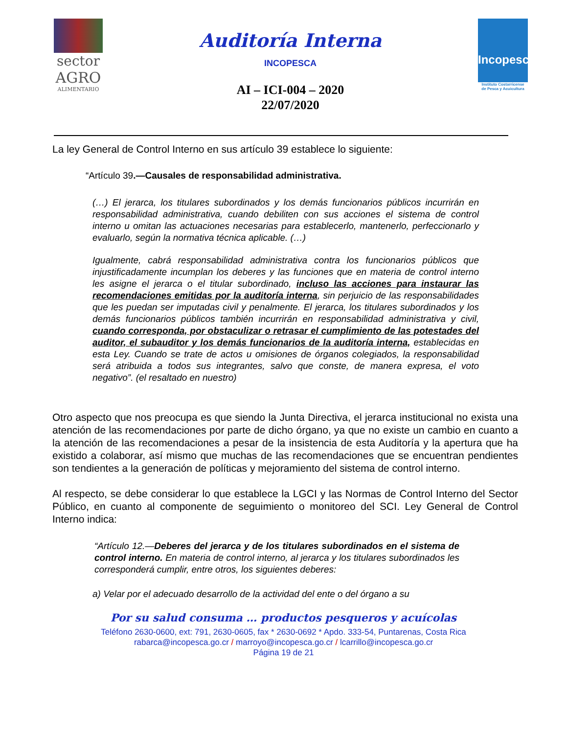sector
AGRO
ALIMENTARIO
Auditoría Interna
INCOPESCA
AI – ICI-004 – 2020
22/07/2020
Incopesca
Instituto Costarricense
de Pesca y Acuicultura
La ley General de Control Interno en sus artículo 39 establece lo siguiente:
“Artículo 39.—Causales de responsabilidad administrativa.
(…) El jerarca, los titulares subordinados y los demás funcionarios públicos incurrirán en responsabilidad administrativa, cuando debiliten con sus acciones el sistema de control interno u omitan las actuaciones necesarias para establecerlo, mantenerlo, perfeccionarlo y evaluarlo, según la normativa técnica aplicable. (…)
Igualmente, cabrá responsabilidad administrativa contra los funcionarios públicos que injustificadamente incumplan los deberes y las funciones que en materia de control interno les asigne el jerarca o el titular subordinado, incluso las acciones para instaurar las recomendaciones emitidas por la auditoría interna, sin perjuicio de las responsabilidades que les puedan ser imputadas civil y penalmente. El jerarca, los titulares subordinados y los demás funcionarios públicos también incurrirán en responsabilidad administrativa y civil, cuando corresponda, por obstaculizar o retrasar el cumplimiento de las potestades del auditor, el subauditor y los demás funcionarios de la auditoría interna, establecidas en esta Ley. Cuando se trate de actos u omisiones de órganos colegiados, la responsabilidad será atribuida a todos sus integrantes, salvo que conste, de manera expresa, el voto negativo”. (el resaltado en nuestro)
Otro aspecto que nos preocupa es que siendo la Junta Directiva, el jerarca institucional no exista una atención de las recomendaciones por parte de dicho órgano, ya que no existe un cambio en cuanto a la atención de las recomendaciones a pesar de la insistencia de esta Auditoría y la apertura que ha existido a colaborar, así mismo que muchas de las recomendaciones que se encuentran pendientes son tendientes a la generación de políticas y mejoramiento del sistema de control interno.
Al respecto, se debe considerar lo que establece la LGCI y las Normas de Control Interno del Sector Público, en cuanto al componente de seguimiento o monitoreo del SCI. Ley General de Control Interno indica:
“Artículo 12.—Deberes del jerarca y de los titulares subordinados en el sistema de control interno. En materia de control interno, al jerarca y los titulares subordinados les corresponderá cumplir, entre otros, los siguientes deberes:
a) Velar por el adecuado desarrollo de la actividad del ente o del órgano a su
Por su salud consuma … productos pesqueros y acuícolas
Teléfono 2630-0600, ext: 791, 2630-0605, fax * 2630-0692 * Apdo. 333-54, Puntarenas, Costa Rica
rabarca@incopesca.go.cr / marroyo@incopesca.go.cr / lcarrillo@incopesca.go.cr
Página 19 de 21